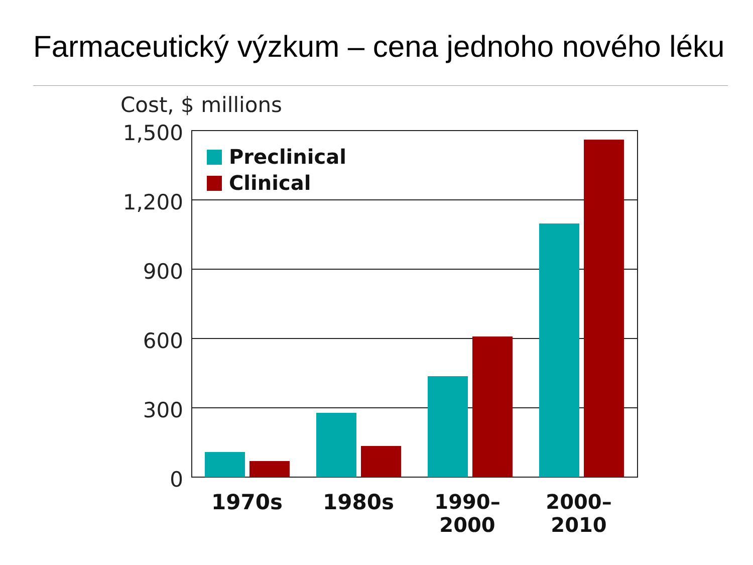Farmaceutický výzkum – cena jednoho nového léku
Cost, $ millions
1,500
1,200
900
600
300
0
Preclinical
Clinical
1970s
1980s
1990–
2000
2000–
2010